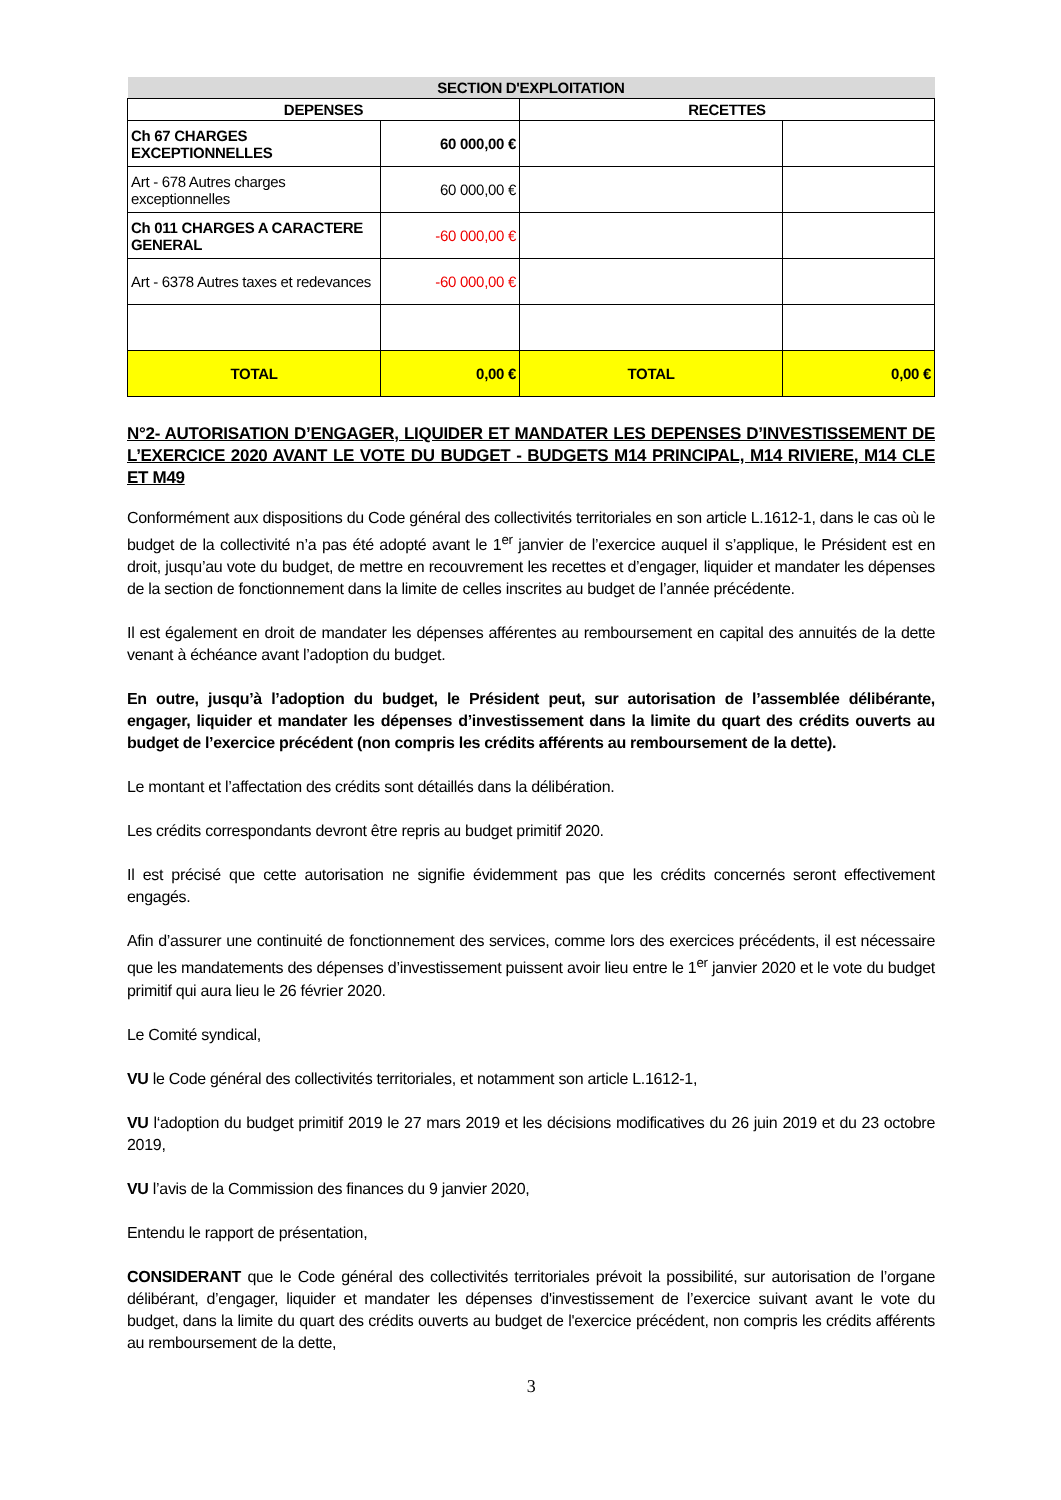| SECTION D'EXPLOITATION | | | |
| --- | --- | --- | --- |
| DEPENSES | | RECETTES | |
| Ch 67 CHARGES EXCEPTIONNELLES | 60 000,00 € | | |
| Art - 678 Autres charges exceptionnelles | 60 000,00 € | | |
| Ch 011 CHARGES A CARACTERE GENERAL | -60 000,00 € | | |
| Art - 6378 Autres taxes et redevances | -60 000,00 € | | |
| TOTAL | 0,00 € | TOTAL | 0,00 € |
N°2- AUTORISATION D’ENGAGER, LIQUIDER ET MANDATER LES DEPENSES D’INVESTISSEMENT DE L’EXERCICE 2020 AVANT LE VOTE DU BUDGET - BUDGETS M14 PRINCIPAL, M14 RIVIERE, M14 CLE ET M49
Conformément aux dispositions du Code général des collectivités territoriales en son article L.1612-1, dans le cas où le budget de la collectivité n’a pas été adopté avant le 1<sup>er</sup> janvier de l’exercice auquel il s’applique, le Président est en droit, jusqu’au vote du budget, de mettre en recouvrement les recettes et d’engager, liquider et mandater les dépenses de la section de fonctionnement dans la limite de celles inscrites au budget de l’année précédente.
Il est également en droit de mandater les dépenses afférentes au remboursement en capital des annuités de la dette venant à échéance avant l’adoption du budget.
En outre, jusqu’à l’adoption du budget, le Président peut, sur autorisation de l’assemblée délibérante, engager, liquider et mandater les dépenses d’investissement dans la limite du quart des crédits ouverts au budget de l’exercice précédent (non compris les crédits afférents au remboursement de la dette).
Le montant et l’affectation des crédits sont détaillés dans la délibération.
Les crédits correspondants devront être repris au budget primitif 2020.
Il est précisé que cette autorisation ne signifie évidemment pas que les crédits concernés seront effectivement engagés.
Afin d’assurer une continuité de fonctionnement des services, comme lors des exercices précédents, il est nécessaire que les mandatements des dépenses d’investissement puissent avoir lieu entre le 1<sup>er</sup> janvier 2020 et le vote du budget primitif qui aura lieu le 26 février 2020.
Le Comité syndical,
VU le Code général des collectivités territoriales, et notamment son article L.1612-1,
VU l‘adoption du budget primitif 2019 le 27 mars 2019 et les décisions modificatives du 26 juin 2019 et du 23 octobre 2019,
VU l’avis de la Commission des finances du 9 janvier 2020,
Entendu le rapport de présentation,
CONSIDERANT que le Code général des collectivités territoriales prévoit la possibilité, sur autorisation de l’organe délibérant, d’engager, liquider et mandater les dépenses d'investissement de l’exercice suivant avant le vote du budget, dans la limite du quart des crédits ouverts au budget de l'exercice précédent, non compris les crédits afférents au remboursement de la dette,
3